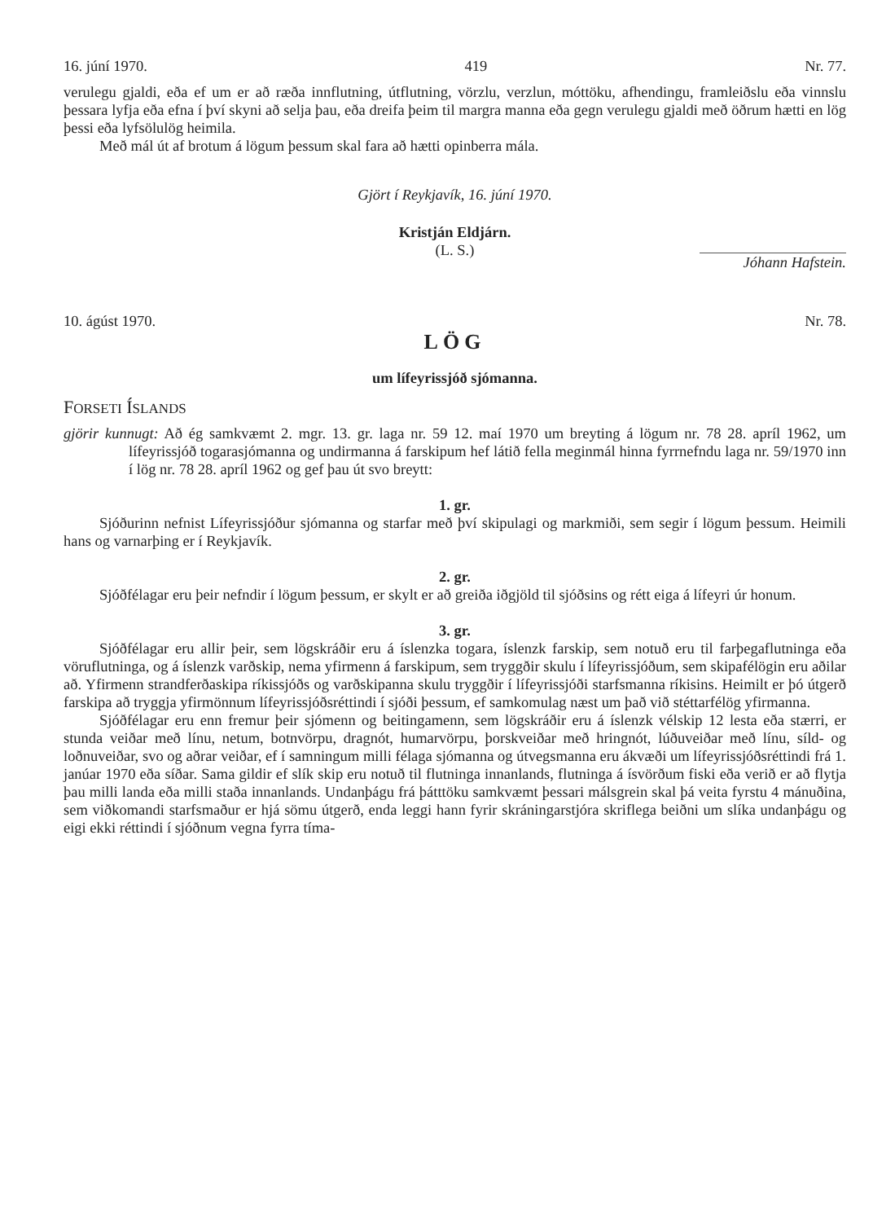16. júní 1970. 419 Nr. 77.
verulegu gjaldi, eða ef um er að ræða innflutning, útflutning, vörzlu, verzlun, móttöku, afhendingu, framleiðslu eða vinnslu þessara lyfja eða efna í því skyni að selja þau, eða dreifa þeim til margra manna eða gegn verulegu gjaldi með öðrum hætti en lög þessi eða lyfsölulög heimila.
Með mál út af brotum á lögum þessum skal fara að hætti opinberra mála.
Gjört í Reykjavík, 16. júní 1970.
Kristján Eldjárn.
(L. S.)
Jóhann Hafstein.
10. ágúst 1970. Nr. 78.
LÖG
um lífeyrissjóð sjómanna.
FORSETI ÍSLANDS
gjörir kunnugt: Að ég samkvæmt 2. mgr. 13. gr. laga nr. 59 12. maí 1970 um breyting á lögum nr. 78 28. apríl 1962, um lífeyrissjóð togarasjómanna og undirmanna á farskipum hef látið fella meginmál hinna fyrrnefndu laga nr. 59/1970 inn í lög nr. 78 28. apríl 1962 og gef þau út svo breytt:
1. gr.
Sjóðurinn nefnist Lífeyrissjóður sjómanna og starfar með því skipulagi og markmiði, sem segir í lögum þessum. Heimili hans og varnarþing er í Reykjavík.
2. gr.
Sjóðfélagar eru þeir nefndir í lögum þessum, er skylt er að greiða iðgjöld til sjóðsins og rétt eiga á lífeyri úr honum.
3. gr.
Sjóðfélagar eru allir þeir, sem lögskráðir eru á íslenzka togara, íslenzk farskip, sem notuð eru til farþegaflutninga eða vöruflutninga, og á íslenzk varðskip, nema yfirmenn á farskipum, sem tryggðir skulu í lífeyrissjóðum, sem skipafélögin eru aðilar að. Yfirmenn strandferðaskipa ríkissjóðs og varðskipanna skulu tryggðir í lífeyrissjóði starfsmanna ríkisins. Heimilt er þó útgerð farskipa að tryggja yfirmönnum lífeyrissjóðsréttindi í sjóði þessum, ef samkomulag næst um það við stéttarfélög yfirmanna.
Sjóðfélagar eru enn fremur þeir sjómenn og beitingamenn, sem lögskráðir eru á íslenzk vélskip 12 lesta eða stærri, er stunda veiðar með línu, netum, botnvörpu, dragnót, humarvörpu, þorskveiðar með hringnót, lúðuveiðar með línu, síld- og loðnuveiðar, svo og aðrar veiðar, ef í samningum milli félaga sjómanna og útvegsmanna eru ákvæði um lífeyrissjóðsréttindi frá 1. janúar 1970 eða síðar. Sama gildir ef slík skip eru notuð til flutninga innanlands, flutninga á ísvörðum fiski eða verið er að flytja þau milli landa eða milli staða innanlands. Undanþágu frá þátttöku samkvæmt þessari málsgrein skal þá veita fyrstu 4 mánuðina, sem viðkomandi starfsmaður er hjá sömu útgerð, enda leggi hann fyrir skráningarstjóra skriflega beiðni um slíka undanþágu og eigi ekki réttindi í sjóðnum vegna fyrra tíma-